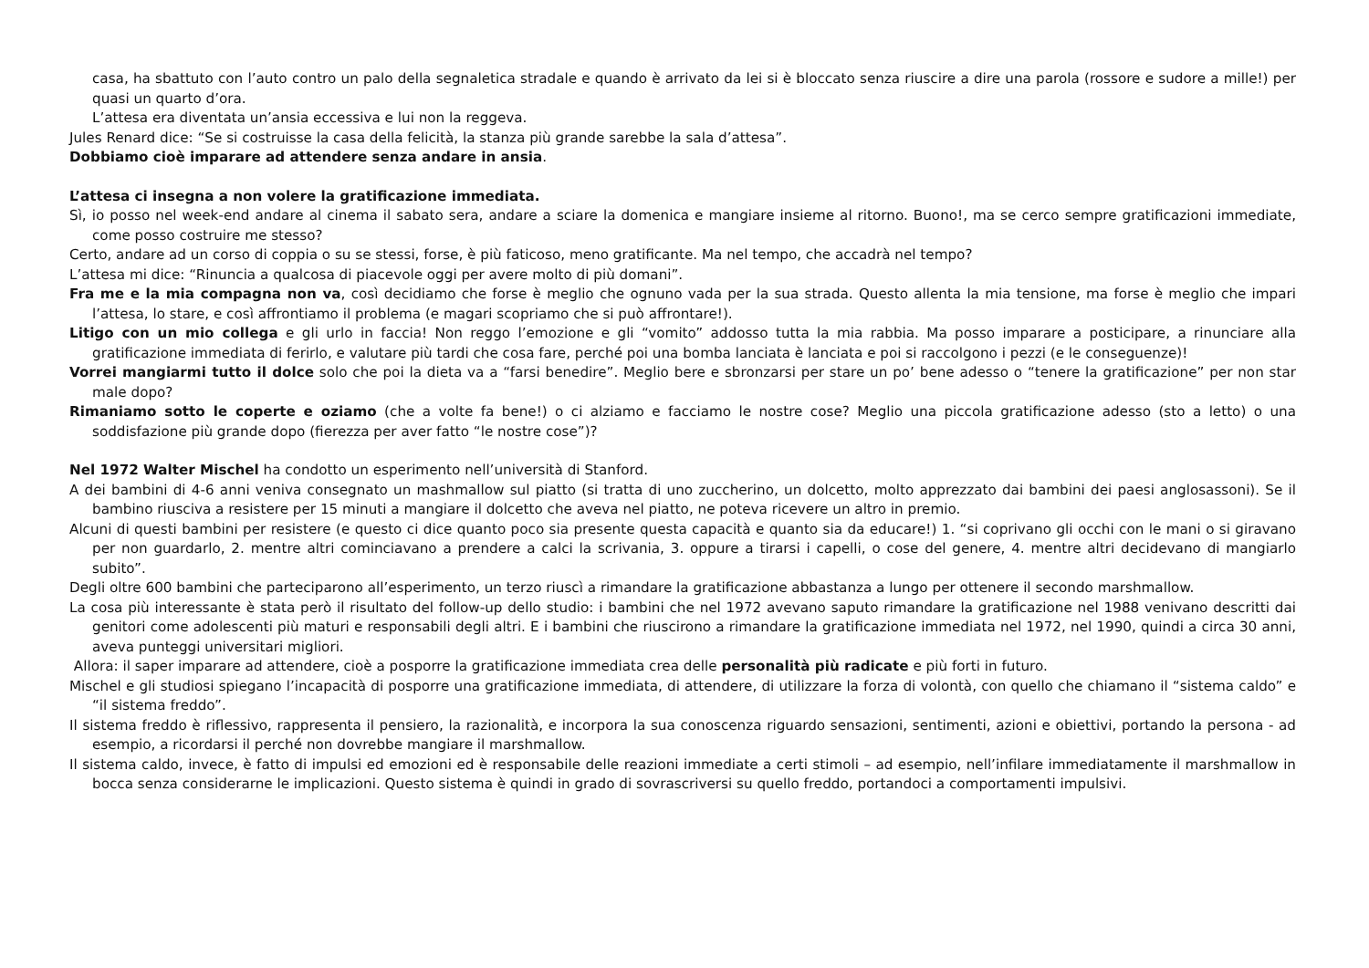casa, ha sbattuto con l’auto contro un palo della segnaletica stradale e quando è arrivato da lei si è bloccato senza riuscire a dire una parola (rossore e sudore a mille!) per quasi un quarto d’ora.
L’attesa era diventata un’ansia eccessiva e lui non la reggeva.
Jules Renard dice: “Se si costruisse la casa della felicità, la stanza più grande sarebbe la sala d’attesa”.
Dobbiamo cioè imparare ad attendere senza andare in ansia.
L’attesa ci insegna a non volere la gratificazione immediata.
Sì, io posso nel week-end andare al cinema il sabato sera, andare a sciare la domenica e mangiare insieme al ritorno. Buono!, ma se cerco sempre gratificazioni immediate, come posso costruire me stesso?
Certo, andare ad un corso di coppia o su se stessi, forse, è più faticoso, meno gratificante. Ma nel tempo, che accadrà nel tempo?
L’attesa mi dice: “Rinuncia a qualcosa di piacevole oggi per avere molto di più domani”.
Fra me e la mia compagna non va, così decidiamo che forse è meglio che ognuno vada per la sua strada. Questo allenta la mia tensione, ma forse è meglio che impari l’attesa, lo stare, e così affrontiamo il problema (e magari scopriamo che si può affrontare!).
Litigo con un mio collega e gli urlo in faccia! Non reggo l’emozione e gli “vomito” addosso tutta la mia rabbia. Ma posso imparare a posticipare, a rinunciare alla gratificazione immediata di ferirlo, e valutare più tardi che cosa fare, perché poi una bomba lanciata è lanciata e poi si raccolgono i pezzi (e le conseguenze)!
Vorrei mangiarmi tutto il dolce solo che poi la dieta va a “farsi benedire”. Meglio bere e sbronzarsi per stare un po’ bene adesso o “tenere la gratificazione” per non star male dopo?
Rimaniamo sotto le coperte e oziamo (che a volte fa bene!) o ci alziamo e facciamo le nostre cose? Meglio una piccola gratificazione adesso (sto a letto) o una soddisfazione più grande dopo (fierezza per aver fatto “le nostre cose”)?
Nel 1972 Walter Mischel ha condotto un esperimento nell’università di Stanford.
A dei bambini di 4-6 anni veniva consegnato un mashmallow sul piatto (si tratta di uno zuccherino, un dolcetto, molto apprezzato dai bambini dei paesi anglosassoni). Se il bambino riusciva a resistere per 15 minuti a mangiare il dolcetto che aveva nel piatto, ne poteva ricevere un altro in premio.
Alcuni di questi bambini per resistere (e questo ci dice quanto poco sia presente questa capacità e quanto sia da educare!) 1. “si coprivano gli occhi con le mani o si giravano per non guardarlo, 2. mentre altri cominciavano a prendere a calci la scrivania, 3. oppure a tirarsi i capelli, o cose del genere, 4. mentre altri decidevano di mangiarlo subito”.
Degli oltre 600 bambini che parteciparono all’esperimento, un terzo riuscì a rimandare la gratificazione abbastanza a lungo per ottenere il secondo marshmallow.
La cosa più interessante è stata però il risultato del follow-up dello studio: i bambini che nel 1972 avevano saputo rimandare la gratificazione nel 1988 venivano descritti dai genitori come adolescenti più maturi e responsabili degli altri. E i bambini che riuscirono a rimandare la gratificazione immediata nel 1972, nel 1990, quindi a circa 30 anni, aveva punteggi universitari migliori.
Allora: il saper imparare ad attendere, cioè a posporre la gratificazione immediata crea delle personalità più radicate e più forti in futuro.
Mischel e gli studiosi spiegano l’incapacità di posporre una gratificazione immediata, di attendere, di utilizzare la forza di volontà, con quello che chiamano il “sistema caldo” e “il sistema freddo”.
Il sistema freddo è riflessivo, rappresenta il pensiero, la razionalità, e incorpora la sua conoscenza riguardo sensazioni, sentimenti, azioni e obiettivi, portando la persona - ad esempio, a ricordarsi il perché non dovrebbe mangiare il marshmallow.
Il sistema caldo, invece, è fatto di impulsi ed emozioni ed è responsabile delle reazioni immediate a certi stimoli – ad esempio, nell’infilare immediatamente il marshmallow in bocca senza considerarne le implicazioni. Questo sistema è quindi in grado di sovrascriversi su quello freddo, portandoci a comportamenti impulsivi.